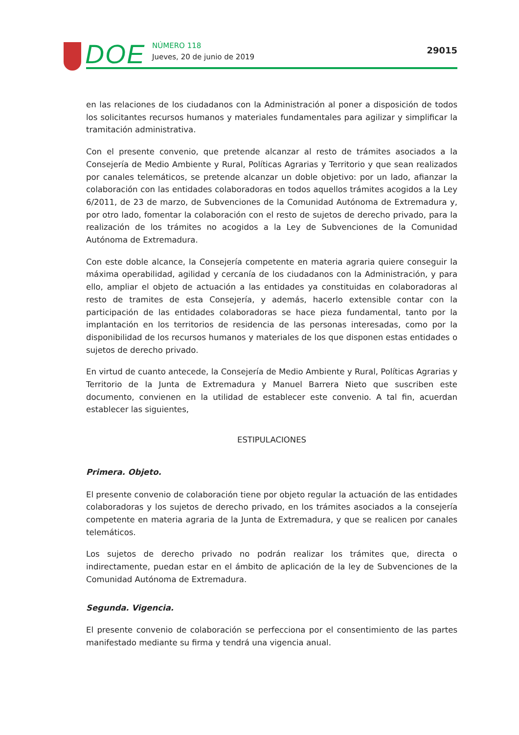DOE NÚMERO 118
Jueves, 20 de junio de 2019
29015
en las relaciones de los ciudadanos con la Administración al poner a disposición de todos los solicitantes recursos humanos y materiales fundamentales para agilizar y simplificar la tramitación administrativa.
Con el presente convenio, que pretende alcanzar al resto de trámites asociados a la Consejería de Medio Ambiente y Rural, Políticas Agrarias y Territorio y que sean realizados por canales telemáticos, se pretende alcanzar un doble objetivo: por un lado, afianzar la colaboración con las entidades colaboradoras en todos aquellos trámites acogidos a la Ley 6/2011, de 23 de marzo, de Subvenciones de la Comunidad Autónoma de Extremadura y, por otro lado, fomentar la colaboración con el resto de sujetos de derecho privado, para la realización de los trámites no acogidos a la Ley de Subvenciones de la Comunidad Autónoma de Extremadura.
Con este doble alcance, la Consejería competente en materia agraria quiere conseguir la máxima operabilidad, agilidad y cercanía de los ciudadanos con la Administración, y para ello, ampliar el objeto de actuación a las entidades ya constituidas en colaboradoras al resto de tramites de esta Consejería, y además, hacerlo extensible contar con la participación de las entidades colaboradoras se hace pieza fundamental, tanto por la implantación en los territorios de residencia de las personas interesadas, como por la disponibilidad de los recursos humanos y materiales de los que disponen estas entidades o sujetos de derecho privado.
En virtud de cuanto antecede, la Consejería de Medio Ambiente y Rural, Políticas Agrarias y Territorio de la Junta de Extremadura y Manuel Barrera Nieto que suscriben este documento, convienen en la utilidad de establecer este convenio. A tal fin, acuerdan establecer las siguientes,
ESTIPULACIONES
Primera. Objeto.
El presente convenio de colaboración tiene por objeto regular la actuación de las entidades colaboradoras y los sujetos de derecho privado, en los trámites asociados a la consejería competente en materia agraria de la Junta de Extremadura, y que se realicen por canales telemáticos.
Los sujetos de derecho privado no podrán realizar los trámites que, directa o indirectamente, puedan estar en el ámbito de aplicación de la ley de Subvenciones de la Comunidad Autónoma de Extremadura.
Segunda. Vigencia.
El presente convenio de colaboración se perfecciona por el consentimiento de las partes manifestado mediante su firma y tendrá una vigencia anual.